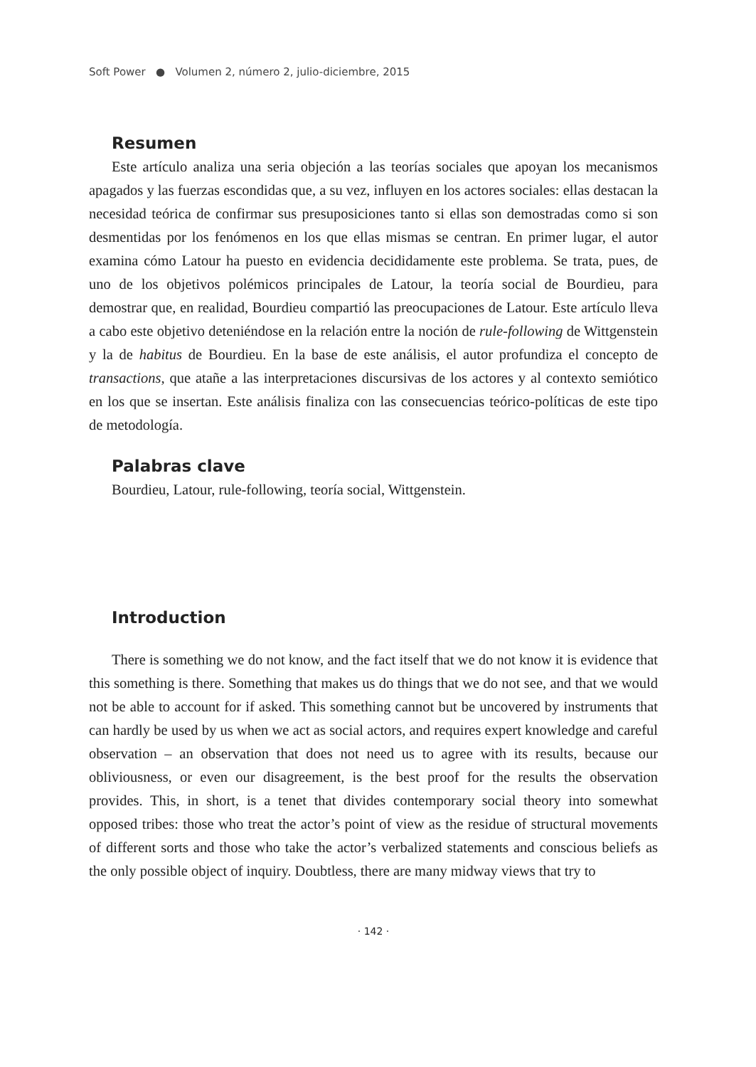Soft Power ● Volumen 2, número 2, julio-diciembre, 2015
Resumen
Este artículo analiza una seria objeción a las teorías sociales que apoyan los mecanismos apagados y las fuerzas escondidas que, a su vez, influyen en los actores sociales: ellas destacan la necesidad teórica de confirmar sus presuposiciones tanto si ellas son demostradas como si son desmentidas por los fenómenos en los que ellas mismas se centran. En primer lugar, el autor examina cómo Latour ha puesto en evidencia decididamente este problema. Se trata, pues, de uno de los objetivos polémicos principales de Latour, la teoría social de Bourdieu, para demostrar que, en realidad, Bourdieu compartió las preocupaciones de Latour. Este artículo lleva a cabo este objetivo deteniéndose en la relación entre la noción de rule-following de Wittgenstein y la de habitus de Bourdieu. En la base de este análisis, el autor profundiza el concepto de transactions, que atañe a las interpretaciones discursivas de los actores y al contexto semiótico en los que se insertan. Este análisis finaliza con las consecuencias teórico-políticas de este tipo de metodología.
Palabras clave
Bourdieu, Latour, rule-following, teoría social, Wittgenstein.
Introduction
There is something we do not know, and the fact itself that we do not know it is evidence that this something is there. Something that makes us do things that we do not see, and that we would not be able to account for if asked. This something cannot but be uncovered by instruments that can hardly be used by us when we act as social actors, and requires expert knowledge and careful observation – an observation that does not need us to agree with its results, because our obliviousness, or even our disagreement, is the best proof for the results the observation provides. This, in short, is a tenet that divides contemporary social theory into somewhat opposed tribes: those who treat the actor’s point of view as the residue of structural movements of different sorts and those who take the actor’s verbalized statements and conscious beliefs as the only possible object of inquiry. Doubtless, there are many midway views that try to
· 142 ·